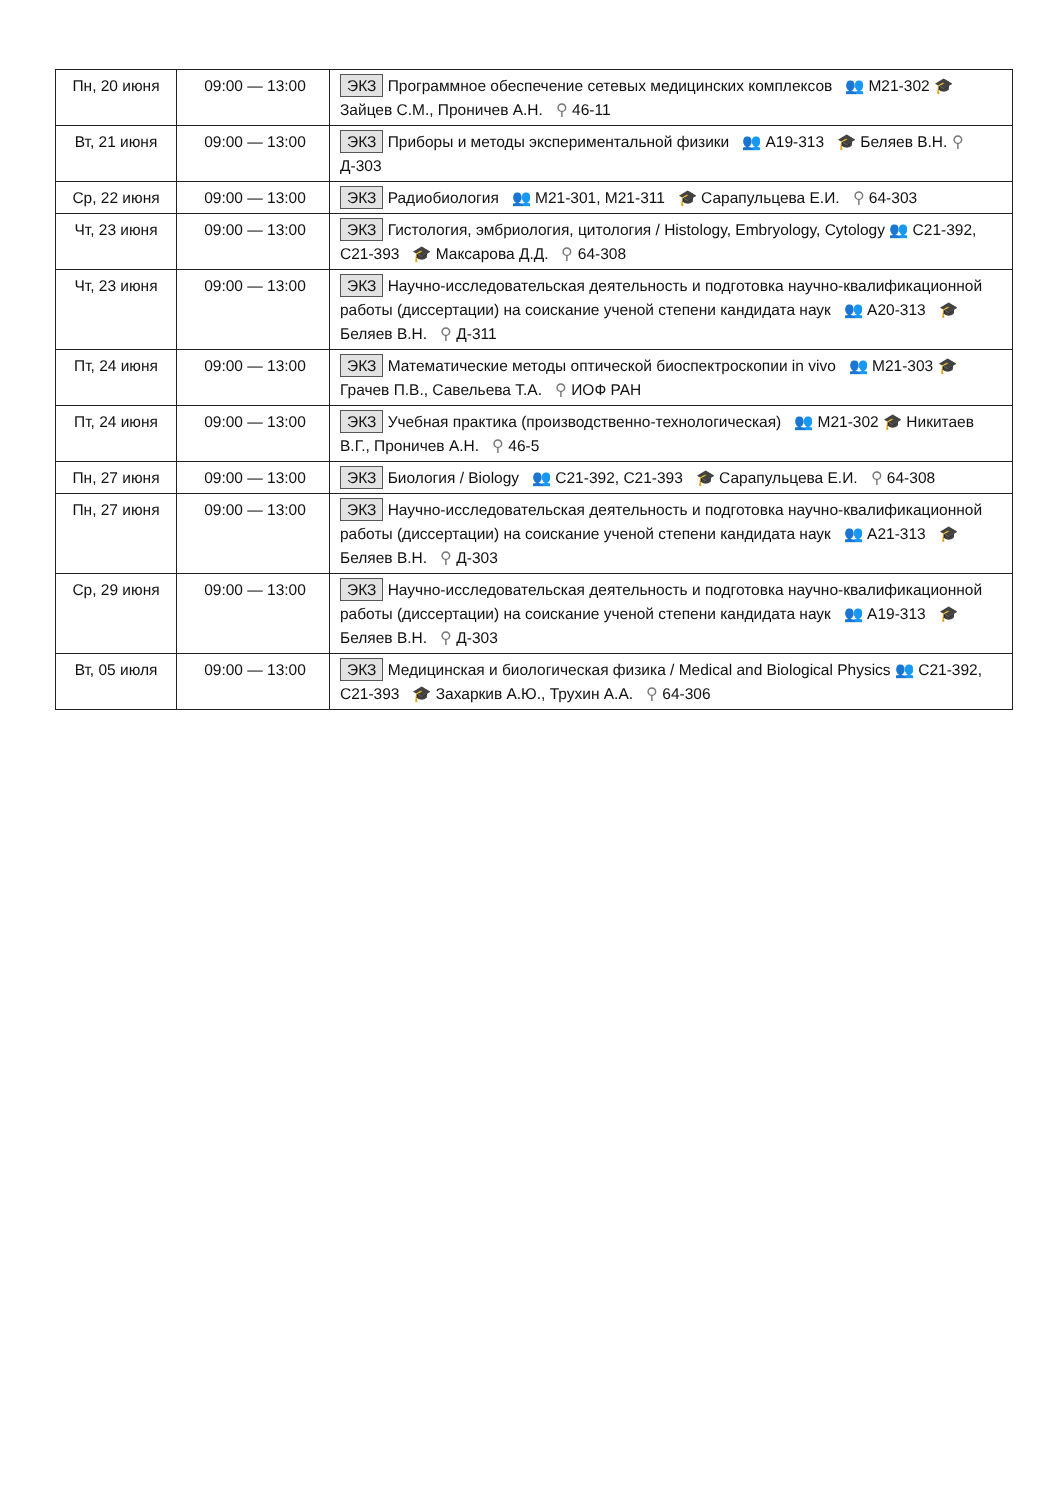| Пн, 20 июня | 09:00 — 13:00 | ЭКЗ Программное обеспечение сетевых медицинских комплексов 👥 М21-302 🎓 Зайцев С.М., Проничев А.Н. ⚲ 46-11 |
| Вт, 21 июня | 09:00 — 13:00 | ЭКЗ Приборы и методы экспериментальной физики 👥 А19-313 🎓 Беляев В.Н. ⚲ Д-303 |
| Ср, 22 июня | 09:00 — 13:00 | ЭКЗ Радиобиология 👥 М21-301, М21-311 🎓 Сарапульцева Е.И. ⚲ 64-303 |
| Чт, 23 июня | 09:00 — 13:00 | ЭКЗ Гистология, эмбриология, цитология / Histology, Embryology, Cytology 👥 С21-392, С21-393 🎓 Максарова Д.Д. ⚲ 64-308 |
| Чт, 23 июня | 09:00 — 13:00 | ЭКЗ Научно-исследовательская деятельность и подготовка научно-квалификационной работы (диссертации) на соискание ученой степени кандидата наук 👥 А20-313 🎓 Беляев В.Н. ⚲ Д-311 |
| Пт, 24 июня | 09:00 — 13:00 | ЭКЗ Математические методы оптической биоспектроскопии in vivo 👥 М21-303 🎓 Грачев П.В., Савельева Т.А. ⚲ ИОФ РАН |
| Пт, 24 июня | 09:00 — 13:00 | ЭКЗ Учебная практика (производственно-технологическая) 👥 М21-302 🎓 Никитаев В.Г., Проничев А.Н. ⚲ 46-5 |
| Пн, 27 июня | 09:00 — 13:00 | ЭКЗ Биология / Biology 👥 С21-392, С21-393 🎓 Сарапульцева Е.И. ⚲ 64-308 |
| Пн, 27 июня | 09:00 — 13:00 | ЭКЗ Научно-исследовательская деятельность и подготовка научно-квалификационной работы (диссертации) на соискание ученой степени кандидата наук 👥 А21-313 🎓 Беляев В.Н. ⚲ Д-303 |
| Ср, 29 июня | 09:00 — 13:00 | ЭКЗ Научно-исследовательская деятельность и подготовка научно-квалификационной работы (диссертации) на соискание ученой степени кандидата наук 👥 А19-313 🎓 Беляев В.Н. ⚲ Д-303 |
| Вт, 05 июля | 09:00 — 13:00 | ЭКЗ Медицинская и биологическая физика / Medical and Biological Physics 👥 С21-392, С21-393 🎓 Захаркив А.Ю., Трухин А.А. ⚲ 64-306 |